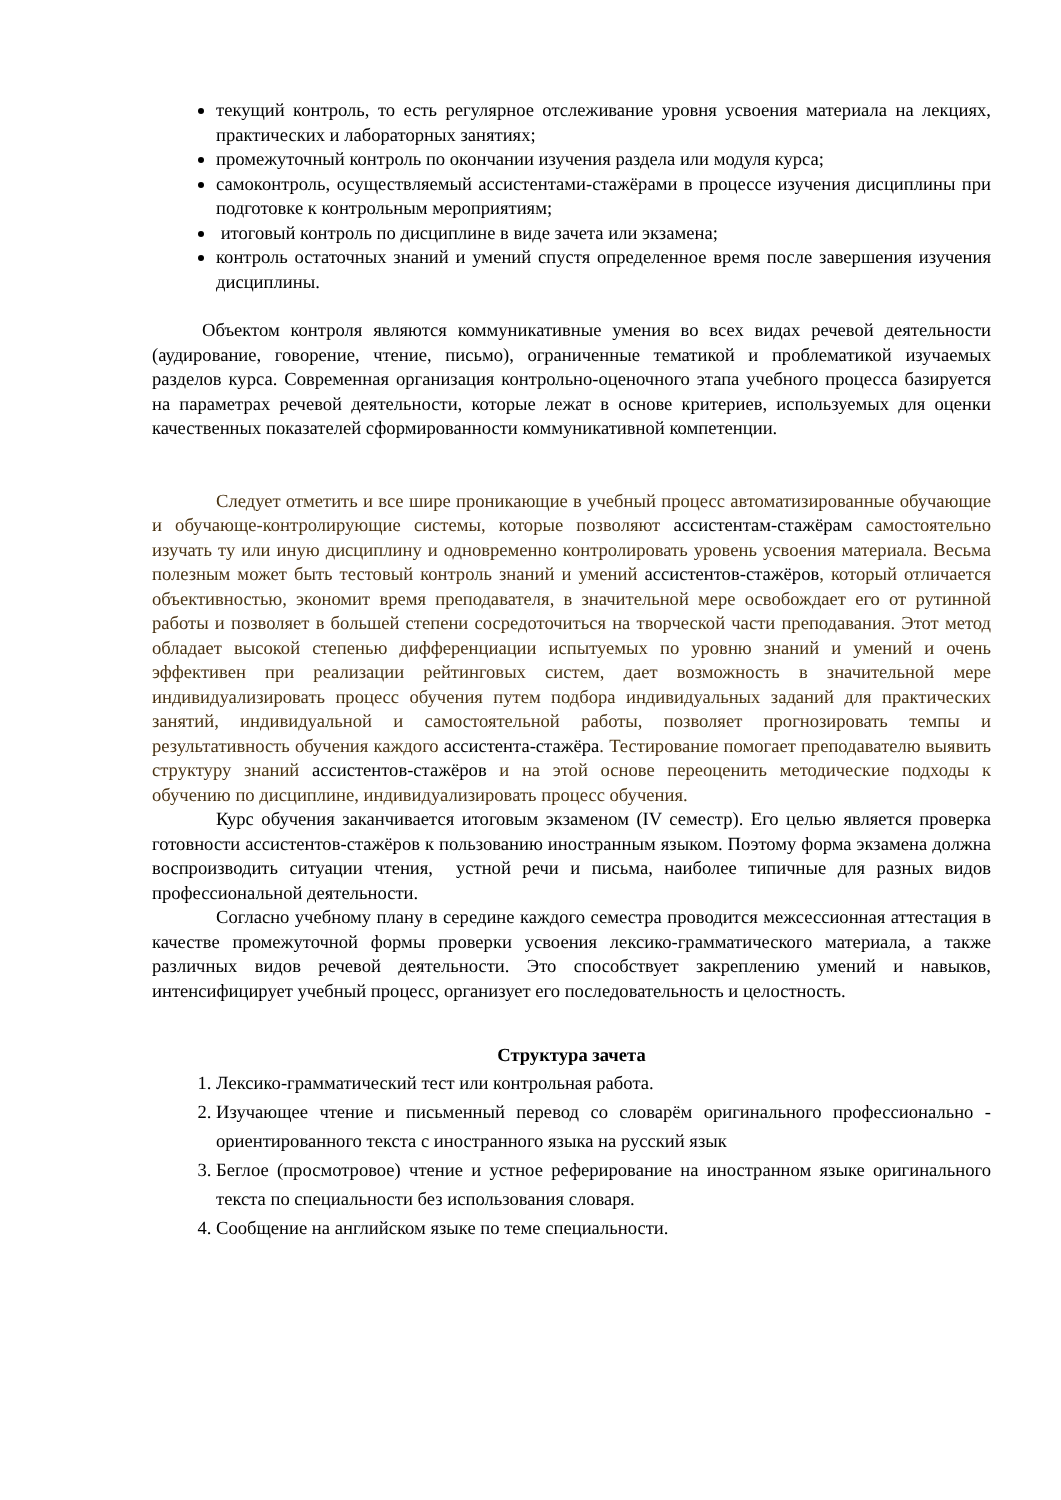текущий контроль, то есть регулярное отслеживание уровня усвоения материала на лекциях, практических и лабораторных занятиях;
промежуточный контроль по окончании изучения раздела или модуля курса;
самоконтроль, осуществляемый ассистентами-стажёрами в процессе изучения дисциплины при подготовке к контрольным мероприятиям;
итоговый контроль по дисциплине в виде зачета или экзамена;
контроль остаточных знаний и умений спустя определенное время после завершения изучения дисциплины.
Объектом контроля являются коммуникативные умения во всех видах речевой деятельности (аудирование, говорение, чтение, письмо), ограниченные тематикой и проблематикой изучаемых разделов курса. Современная организация контрольно-оценочного этапа учебного процесса базируется на параметрах речевой деятельности, которые лежат в основе критериев, используемых для оценки качественных показателей сформированности коммуникативной компетенции.
Следует отметить и все шире проникающие в учебный процесс автоматизированные обучающие и обучающе-контролирующие системы, которые позволяют ассистентам-стажёрам самостоятельно изучать ту или иную дисциплину и одновременно контролировать уровень усвоения материала. Весьма полезным может быть тестовый контроль знаний и умений ассистентов-стажёров, который отличается объективностью, экономит время преподавателя, в значительной мере освобождает его от рутинной работы и позволяет в большей степени сосредоточиться на творческой части преподавания. Этот метод обладает высокой степенью дифференциации испытуемых по уровню знаний и умений и очень эффективен при реализации рейтинговых систем, дает возможность в значительной мере индивидуализировать процесс обучения путем подбора индивидуальных заданий для практических занятий, индивидуальной и самостоятельной работы, позволяет прогнозировать темпы и результативность обучения каждого ассистента-стажёра. Тестирование помогает преподавателю выявить структуру знаний ассистентов-стажёров и на этой основе переоценить методические подходы к обучению по дисциплине, индивидуализировать процесс обучения.
Курс обучения заканчивается итоговым экзаменом (IV семестр). Его целью является проверка готовности ассистентов-стажёров к пользованию иностранным языком. Поэтому форма экзамена должна воспроизводить ситуации чтения, устной речи и письма, наиболее типичные для разных видов профессиональной деятельности.
Согласно учебному плану в середине каждого семестра проводится межсессионная аттестация в качестве промежуточной формы проверки усвоения лексико-грамматического материала, а также различных видов речевой деятельности. Это способствует закреплению умений и навыков, интенсифицирует учебный процесс, организует его последовательность и целостность.
Структура зачета
1. Лексико-грамматический тест или контрольная работа.
2. Изучающее чтение и письменный перевод со словарём оригинального профессионально - ориентированного текста с иностранного языка на русский язык
3. Беглое (просмотровое) чтение и устное реферирование на иностранном языке оригинального текста по специальности без использования словаря.
4. Сообщение на английском языке по теме специальности.